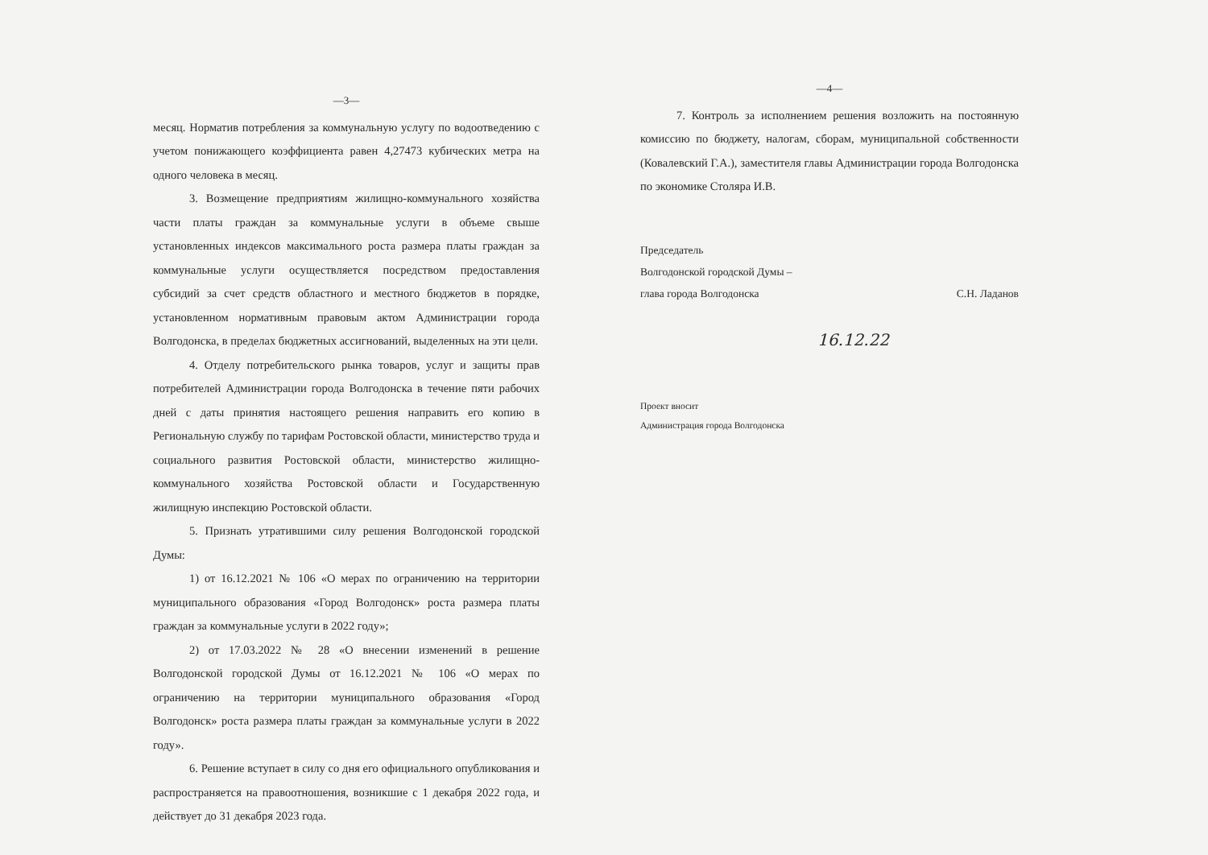—3—
месяц. Норматив потребления за коммунальную услугу по водоотведению с учетом понижающего коэффициента равен 4,27473 кубических метра на одного человека в месяц.
3. Возмещение предприятиям жилищно-коммунального хозяйства части платы граждан за коммунальные услуги в объеме свыше установленных индексов максимального роста размера платы граждан за коммунальные услуги осуществляется посредством предоставления субсидий за счет средств областного и местного бюджетов в порядке, установленном нормативным правовым актом Администрации города Волгодонска, в пределах бюджетных ассигнований, выделенных на эти цели.
4. Отделу потребительского рынка товаров, услуг и защиты прав потребителей Администрации города Волгодонска в течение пяти рабочих дней с даты принятия настоящего решения направить его копию в Региональную службу по тарифам Ростовской области, министерство труда и социального развития Ростовской области, министерство жилищно-коммунального хозяйства Ростовской области и Государственную жилищную инспекцию Ростовской области.
5. Признать утратившими силу решения Волгодонской городской Думы:
1) от 16.12.2021 № 106 «О мерах по ограничению на территории муниципального образования «Город Волгодонск» роста размера платы граждан за коммунальные услуги в 2022 году»;
2) от 17.03.2022 № 28 «О внесении изменений в решение Волгодонской городской Думы от 16.12.2021 № 106 «О мерах по ограничению на территории муниципального образования «Город Волгодонск» роста размера платы граждан за коммунальные услуги в 2022 году».
6. Решение вступает в силу со дня его официального опубликования и распространяется на правоотношения, возникшие с 1 декабря 2022 года, и действует до 31 декабря 2023 года.
—4—
7. Контроль за исполнением решения возложить на постоянную комиссию по бюджету, налогам, сборам, муниципальной собственности (Ковалевский Г.А.), заместителя главы Администрации города Волгодонска по экономике Столяра И.В.
Председатель
Волгодонской городской Думы –
глава города Волгодонска С.Н. Ладанов
16.12.22
Проект вносит
Администрация города Волгодонска